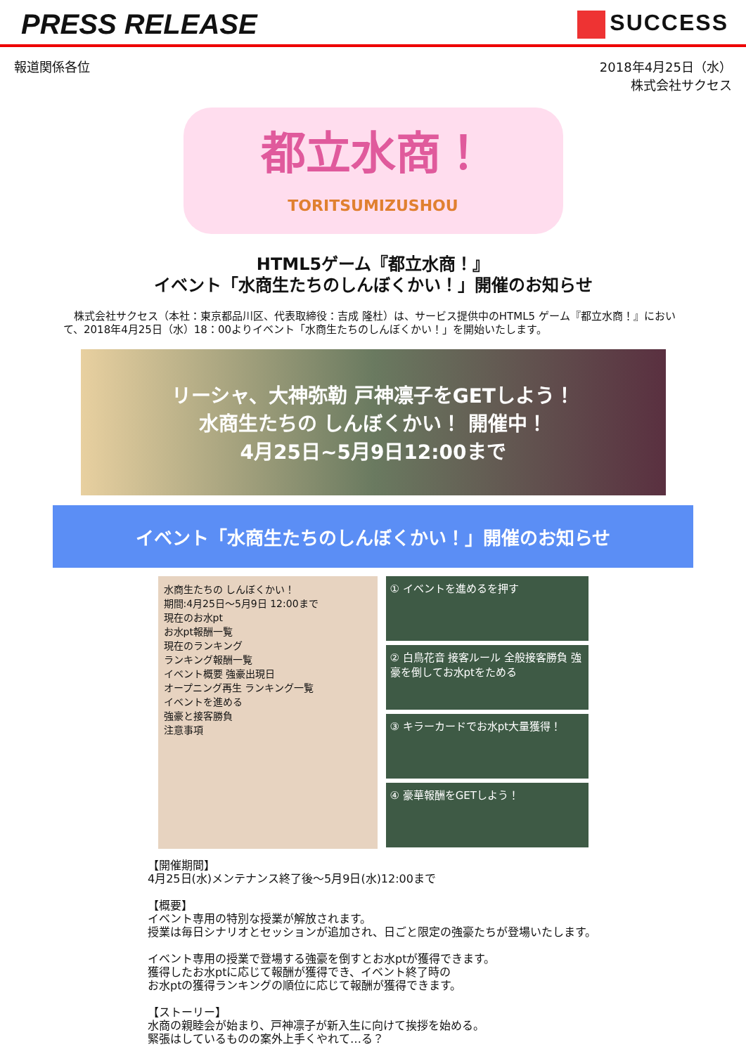PRESS RELEASE
SUCCESS
報道関係各位 2018年4月25日（水）
株式会社サクセス
都立水商！
TORITSUMIZUSHOU
HTML5ゲーム『都立水商！』
イベント「水商生たちのしんぼくかい！」開催のお知らせ
　株式会社サクセス（本社：東京都品川区、代表取締役：吉成 隆杜）は、サービス提供中のHTML5 ゲーム『都立水商！』において、2018年4月25日（水）18：00よりイベント「水商生たちのしんぼくかい！」を開始いたします。
リーシャ、大神弥勒 戸神凛子をGETしよう！
水商生たちの しんぼくかい！ 開催中！
4月25日~5月9日12:00まで
イベント「水商生たちのしんぼくかい！」開催のお知らせ
水商生たちの しんぼくかい！
期間:4月25日～5月9日 12:00まで
現在のお水pt
お水pt報酬一覧
現在のランキング
ランキング報酬一覧
イベント概要 強豪出現日
オープニング再生 ランキング一覧
イベントを進める
強豪と接客勝負
注意事項
① イベントを進めるを押す
② 白鳥花音 接客ルール 全般接客勝負 強豪を倒してお水ptをためる
③ キラーカードでお水pt大量獲得！
④ 豪華報酬をGETしよう！
【開催期間】
4月25日(水)メンテナンス終了後～5月9日(水)12:00まで
【概要】
イベント専用の特別な授業が解放されます。
授業は毎日シナリオとセッションが追加され、日ごと限定の強豪たちが登場いたします。
イベント専用の授業で登場する強豪を倒すとお水ptが獲得できます。
獲得したお水ptに応じて報酬が獲得でき、イベント終了時の
お水ptの獲得ランキングの順位に応じて報酬が獲得できます。
【ストーリー】
水商の親睦会が始まり、戸神凛子が新入生に向けて挨拶を始める。
緊張はしているものの案外上手くやれて…る？